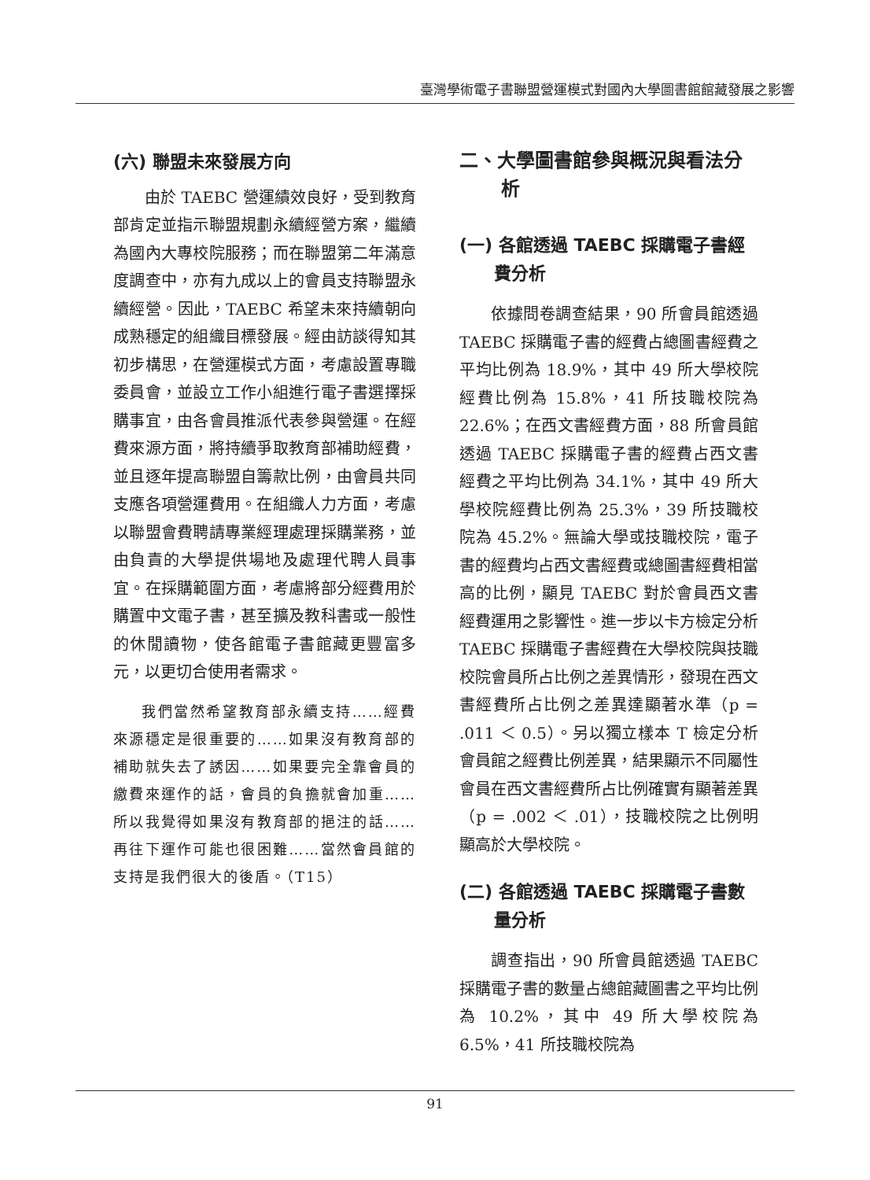臺灣學術電子書聯盟營運模式對國內大學圖書館館藏發展之影響
(六) 聯盟未來發展方向
由於 TAEBC 營運績效良好，受到教育部肯定並指示聯盟規劃永續經營方案，繼續為國內大專校院服務；而在聯盟第二年滿意度調查中，亦有九成以上的會員支持聯盟永續經營。因此，TAEBC 希望未來持續朝向成熟穩定的組織目標發展。經由訪談得知其初步構思，在營運模式方面，考慮設置專職委員會，並設立工作小組進行電子書選擇採購事宜，由各會員推派代表參與營運。在經費來源方面，將持續爭取教育部補助經費，並且逐年提高聯盟自籌款比例，由會員共同支應各項營運費用。在組織人力方面，考慮以聯盟會費聘請專業經理處理採購業務，並由負責的大學提供場地及處理代聘人員事宜。在採購範圍方面，考慮將部分經費用於購置中文電子書，甚至擴及教科書或一般性的休閒讀物，使各館電子書館藏更豐富多元，以更切合使用者需求。
我們當然希望教育部永續支持……經費來源穩定是很重要的……如果沒有教育部的補助就失去了誘因……如果要完全靠會員的繳費來運作的話，會員的負擔就會加重……所以我覺得如果沒有教育部的挹注的話……再往下運作可能也很困難……當然會員館的支持是我們很大的後盾。（T15）
二、大學圖書館參與概況與看法分析
(一) 各館透過 TAEBC 採購電子書經費分析
依據問卷調查結果，90 所會員館透過 TAEBC 採購電子書的經費占總圖書經費之平均比例為 18.9%，其中 49 所大學校院經費比例為 15.8%，41 所技職校院為 22.6%；在西文書經費方面，88 所會員館透過 TAEBC 採購電子書的經費占西文書經費之平均比例為 34.1%，其中 49 所大學校院經費比例為 25.3%，39 所技職校院為 45.2%。無論大學或技職校院，電子書的經費均占西文書經費或總圖書經費相當高的比例，顯見 TAEBC 對於會員西文書經費運用之影響性。進一步以卡方檢定分析 TAEBC 採購電子書經費在大學校院與技職校院會員所占比例之差異情形，發現在西文書經費所占比例之差異達顯著水準（p = .011 ＜ 0.5）。另以獨立樣本 T 檢定分析會員館之經費比例差異，結果顯示不同屬性會員在西文書經費所占比例確實有顯著差異（p = .002 ＜ .01），技職校院之比例明顯高於大學校院。
(二) 各館透過 TAEBC 採購電子書數量分析
調查指出，90 所會員館透過 TAEBC 採購電子書的數量占總館藏圖書之平均比例為 10.2%，其中 49 所大學校院為 6.5%，41 所技職校院為
91